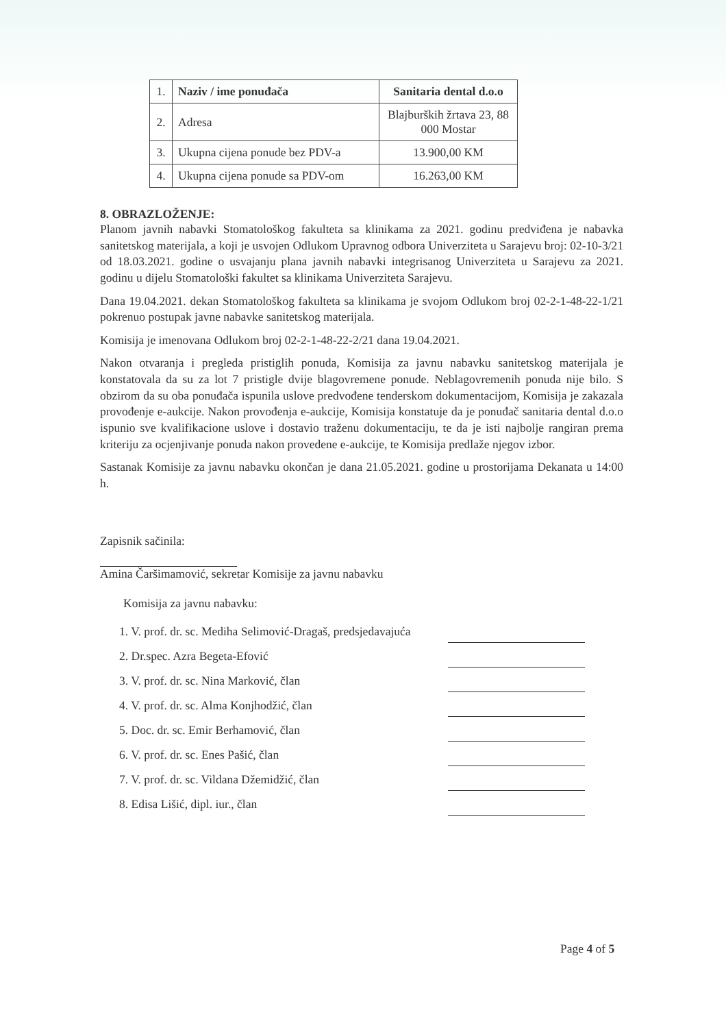| 1. | Naziv / ime ponuđača | Sanitaria dental d.o.o |
| 2. | Adresa | Blajburških žrtava 23, 88 000 Mostar |
| 3. | Ukupna cijena ponude bez PDV-a | 13.900,00 KM |
| 4. | Ukupna cijena ponude sa PDV-om | 16.263,00 KM |
8. OBRAZLOŽENJE:
Planom javnih nabavki Stomatološkog fakulteta sa klinikama za 2021. godinu predviđena je nabavka sanitetskog materijala, a koji je usvojen Odlukom Upravnog odbora Univerziteta u Sarajevu broj: 02-10-3/21 od 18.03.2021. godine o usvajanju plana javnih nabavki integrisanog Univerziteta u Sarajevu za 2021. godinu u dijelu Stomatološki fakultet sa klinikama Univerziteta Sarajevu.
Dana 19.04.2021. dekan Stomatološkog fakulteta sa klinikama je svojom Odlukom broj 02-2-1-48-22-1/21 pokrenuo postupak javne nabavke sanitetskog materijala.
Komisija je imenovana Odlukom broj 02-2-1-48-22-2/21 dana 19.04.2021.
Nakon otvaranja i pregleda pristiglih ponuda, Komisija za javnu nabavku sanitetskog materijala je konstatovala da su za lot 7 pristigle dvije blagovremene ponude. Neblagovremenih ponuda nije bilo. S obzirom da su oba ponuđača ispunila uslove predvođene tenderskom dokumentacijom, Komisija je zakazala provođenje e-aukcije. Nakon provođenja e-aukcije, Komisija konstatuje da je ponuđač sanitaria dental d.o.o ispunio sve kvalifikacione uslove i dostavio traženu dokumentaciju, te da je isti najbolje rangiran prema kriteriju za ocjenjivanje ponuda nakon provedene e-aukcije, te Komisija predlaže njegov izbor.
Sastanak Komisije za javnu nabavku okončan je dana 21.05.2021. godine u prostorijama Dekanata u 14:00 h.
Zapisnik sačinila:
Amina Čaršimamović, sekretar Komisije za javnu nabavku
Komisija za javnu nabavku:
1. V. prof. dr. sc. Mediha Selimović-Dragaš, predsjedavajuća
2. Dr.spec. Azra Begeta-Efović
3. V. prof. dr. sc. Nina Marković, član
4. V. prof. dr. sc. Alma Konjhodžić, član
5. Doc. dr. sc. Emir Berhamović, član
6. V. prof. dr. sc. Enes Pašić, član
7. V. prof. dr. sc. Vildana Džemidžić, član
8. Edisa Lišić, dipl. iur., član
Page 4 of 5